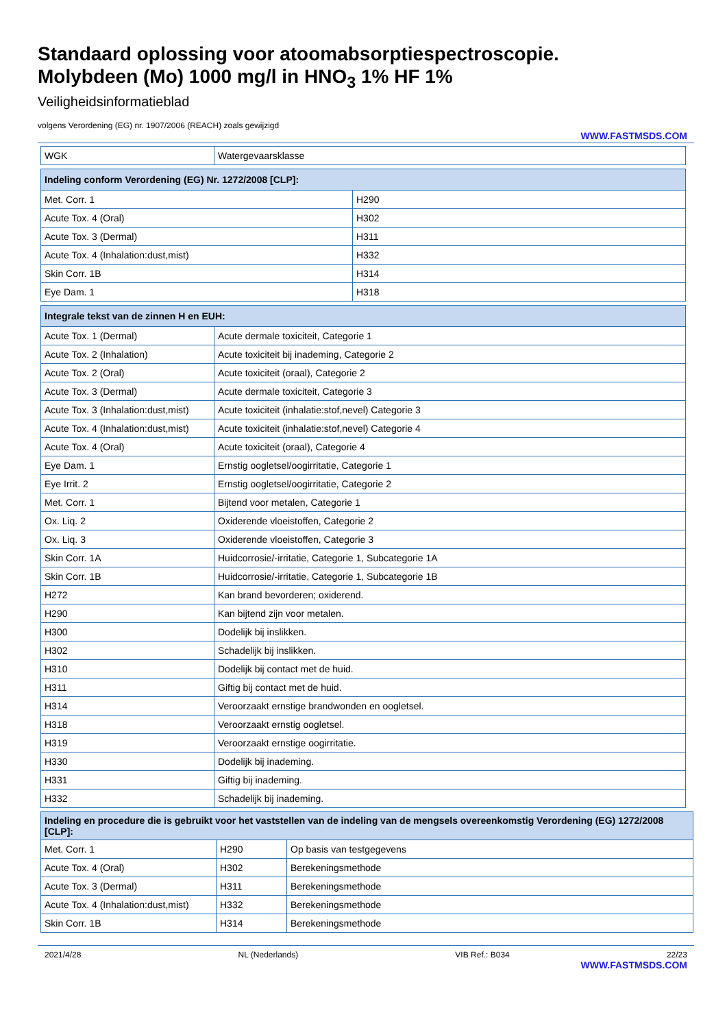Standaard oplossing voor atoomabsorptiespectroscopie.
Molybdeen (Mo) 1000 mg/l in HNO<sub>3</sub> 1% HF 1%
Veiligheidsinformatieblad
volgens Verordening (EG) nr. 1907/2006 (REACH) zoals gewijzigd
WWW.FASTMSDS.COM
| WGK | Watergevaarsklasse |
| Indeling conform Verordening (EG) Nr. 1272/2008 [CLP]: | |
| --- | --- |
| Met. Corr. 1 | H290 |
| Acute Tox. 4 (Oral) | H302 |
| Acute Tox. 3 (Dermal) | H311 |
| Acute Tox. 4 (Inhalation:dust,mist) | H332 |
| Skin Corr. 1B | H314 |
| Eye Dam. 1 | H318 |
| Integrale tekst van de zinnen H en EUH: | |
| --- | --- |
| Acute Tox. 1 (Dermal) | Acute dermale toxiciteit, Categorie 1 |
| Acute Tox. 2 (Inhalation) | Acute toxiciteit bij inademing, Categorie 2 |
| Acute Tox. 2 (Oral) | Acute toxiciteit (oraal), Categorie 2 |
| Acute Tox. 3 (Dermal) | Acute dermale toxiciteit, Categorie 3 |
| Acute Tox. 3 (Inhalation:dust,mist) | Acute toxiciteit (inhalatie:stof,nevel) Categorie 3 |
| Acute Tox. 4 (Inhalation:dust,mist) | Acute toxiciteit (inhalatie:stof,nevel) Categorie 4 |
| Acute Tox. 4 (Oral) | Acute toxiciteit (oraal), Categorie 4 |
| Eye Dam. 1 | Ernstig oogletsel/oogirritatie, Categorie 1 |
| Eye Irrit. 2 | Ernstig oogletsel/oogirritatie, Categorie 2 |
| Met. Corr. 1 | Bijtend voor metalen, Categorie 1 |
| Ox. Liq. 2 | Oxiderende vloeistoffen, Categorie 2 |
| Ox. Liq. 3 | Oxiderende vloeistoffen, Categorie 3 |
| Skin Corr. 1A | Huidcorrosie/-irritatie, Categorie 1, Subcategorie 1A |
| Skin Corr. 1B | Huidcorrosie/-irritatie, Categorie 1, Subcategorie 1B |
| H272 | Kan brand bevorderen; oxiderend. |
| H290 | Kan bijtend zijn voor metalen. |
| H300 | Dodelijk bij inslikken. |
| H302 | Schadelijk bij inslikken. |
| H310 | Dodelijk bij contact met de huid. |
| H311 | Giftig bij contact met de huid. |
| H314 | Veroorzaakt ernstige brandwonden en oogletsel. |
| H318 | Veroorzaakt ernstig oogletsel. |
| H319 | Veroorzaakt ernstige oogirritatie. |
| H330 | Dodelijk bij inademing. |
| H331 | Giftig bij inademing. |
| H332 | Schadelijk bij inademing. |
| Indeling en procedure die is gebruikt voor het vaststellen van de indeling van de mengsels overeenkomstig Verordening (EG) 1272/2008 [CLP]: | | |
| --- | --- | --- |
| Met. Corr. 1 | H290 | Op basis van testgegevens |
| Acute Tox. 4 (Oral) | H302 | Berekeningsmethode |
| Acute Tox. 3 (Dermal) | H311 | Berekeningsmethode |
| Acute Tox. 4 (Inhalation:dust,mist) | H332 | Berekeningsmethode |
| Skin Corr. 1B | H314 | Berekeningsmethode |
2021/4/28 NL (Nederlands) VIB Ref.: B034 22/23
WWW.FASTMSDS.COM